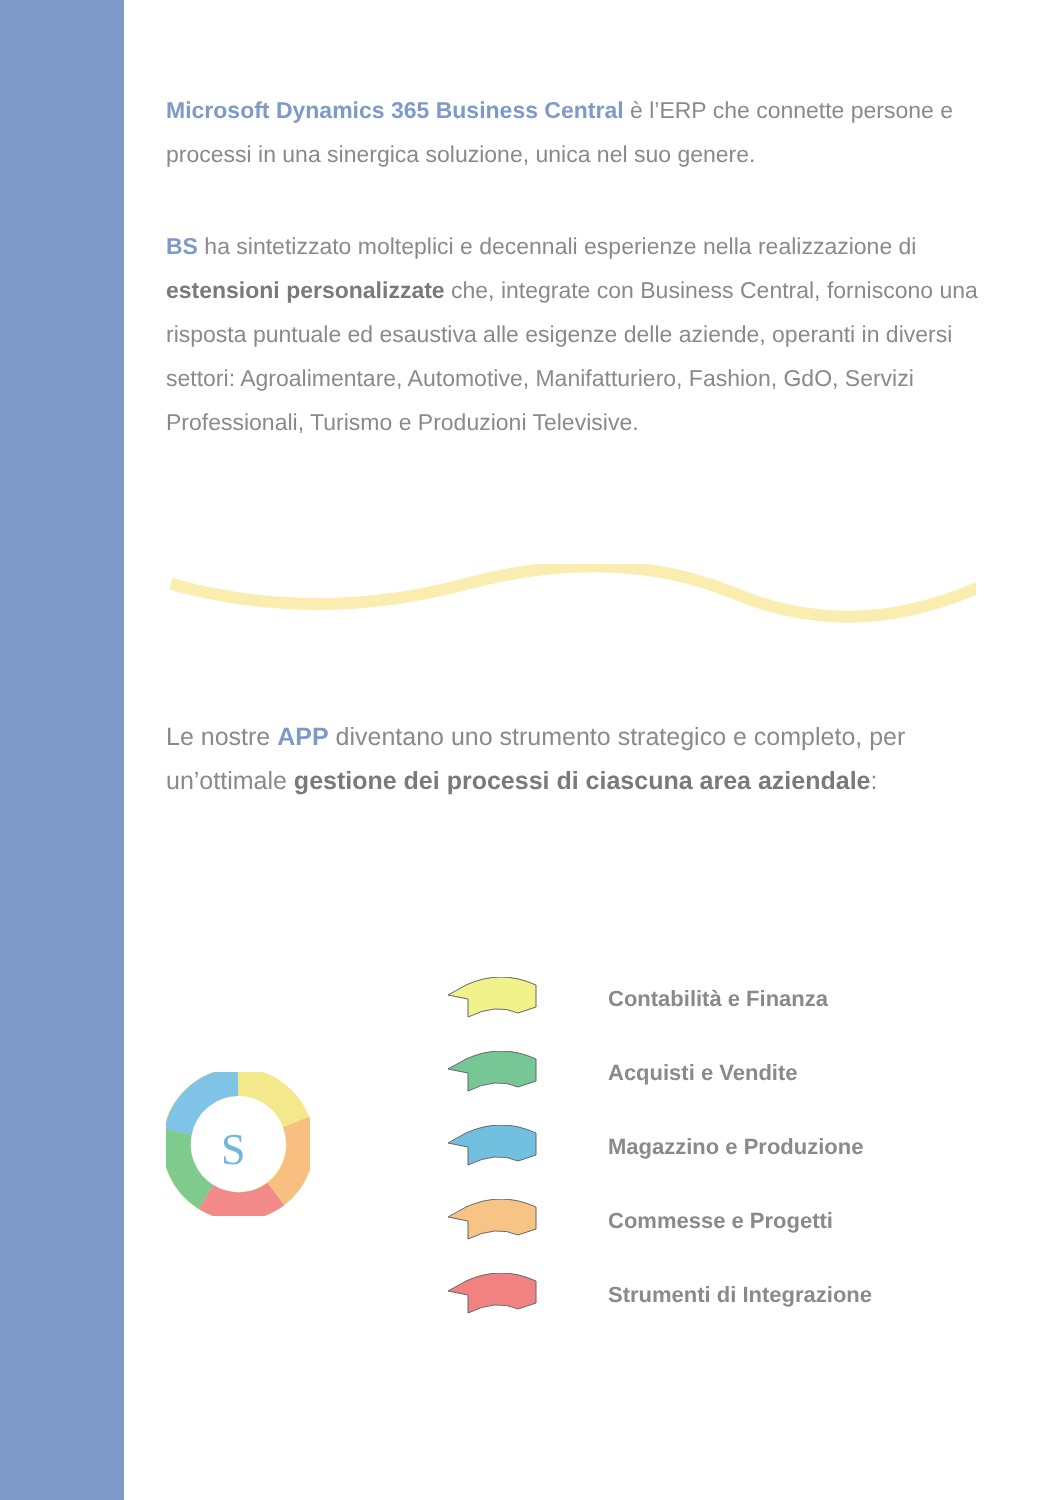Microsoft Dynamics 365 Business Central è l’ERP che connette persone e processi in una sinergica soluzione, unica nel suo genere.
BS ha sintetizzato molteplici e decennali esperienze nella realizzazione di estensioni personalizzate che, integrate con Business Central, forniscono una risposta puntuale ed esaustiva alle esigenze delle aziende, operanti in diversi settori: Agroalimentare, Automotive, Manifatturiero, Fashion, GdO, Servizi Professionali, Turismo e Produzioni Televisive.
Le nostre APP diventano uno strumento strategico e completo, per un’ottimale gestione dei processi di ciascuna area aziendale:
S
Contabilità e Finanza
Acquisti e Vendite
Magazzino e Produzione
Commesse e Progetti
Strumenti di Integrazione